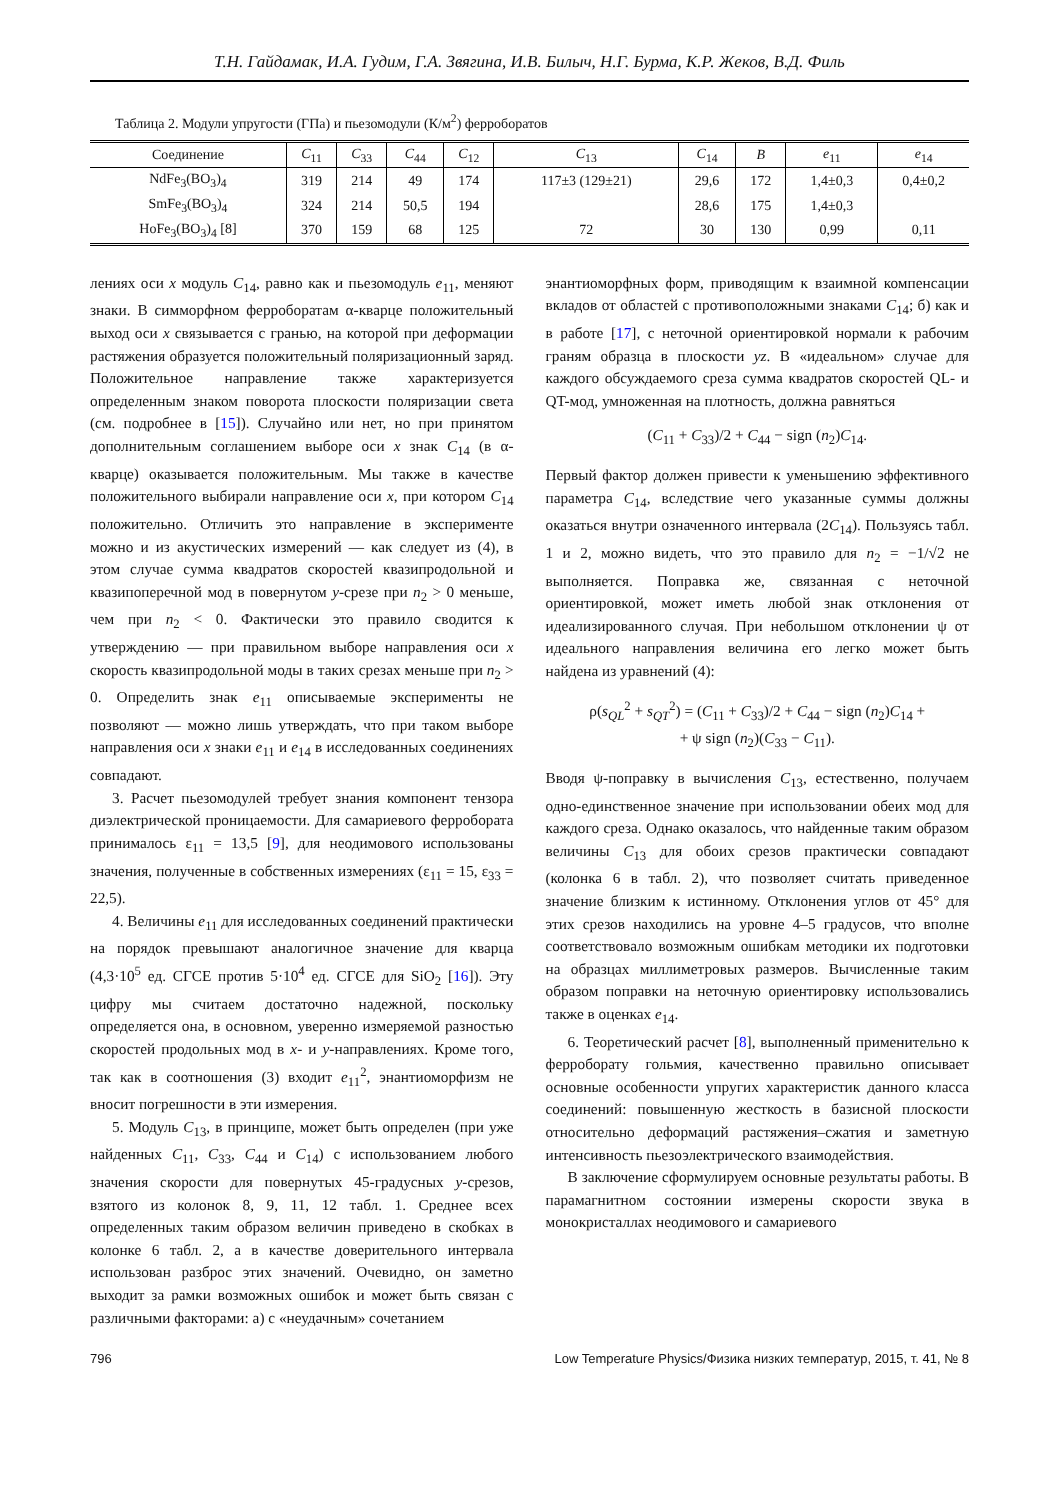Т.Н. Гайдамак, И.А. Гудим, Г.А. Звягина, И.В. Билыч, Н.Г. Бурма, К.Р. Жеков, В.Д. Филь
Таблица 2. Модули упругости (ГПа) и пьезомодули (К/м<sup>2</sup>) ферроборатов
| Соединение | C<sub>11</sub> | C<sub>33</sub> | C<sub>44</sub> | C<sub>12</sub> | C<sub>13</sub> | C<sub>14</sub> | B | e<sub>11</sub> | e<sub>14</sub> |
| --- | --- | --- | --- | --- | --- | --- | --- | --- | --- |
| NdFe<sub>3</sub>(BO<sub>3</sub>)<sub>4</sub> | 319 | 214 | 49 | 174 | 117±3 (129±21) | 29,6 | 172 | 1,4±0,3 | 0,4±0,2 |
| SmFe<sub>3</sub>(BO<sub>3</sub>)<sub>4</sub> | 324 | 214 | 50,5 | 194 | | 28,6 | 175 | 1,4±0,3 | |
| HoFe<sub>3</sub>(BO<sub>3</sub>)<sub>4</sub> [8] | 370 | 159 | 68 | 125 | 72 | 30 | 130 | 0,99 | 0,11 |
лениях оси x модуль C<sub>14</sub>, равно как и пьезомодуль e<sub>11</sub>, меняют знаки. В симморфном ферроборатам α-кварце положительный выход оси x связывается с гранью, на которой при деформации растяжения образуется положительный поляризационный заряд. Положительное направление также характеризуется определенным знаком поворота плоскости поляризации света (см. подробнее в [15]). Случайно или нет, но при принятом дополнительным соглашением выборе оси x знак C<sub>14</sub> (в α-кварце) оказывается положительным. Мы также в качестве положительного выбирали направление оси x, при котором C<sub>14</sub> положительно. Отличить это направление в эксперименте можно и из акустических измерений — как следует из (4), в этом случае сумма квадратов скоростей квазипродольной и квазипоперечной мод в повернутом y-срезе при n<sub>2</sub> > 0 меньше, чем при n<sub>2</sub> < 0. Фактически это правило сводится к утверждению — при правильном выборе направления оси x скорость квазипродольной моды в таких срезах меньше при n<sub>2</sub> > 0. Определить знак e<sub>11</sub> описываемые эксперименты не позволяют — можно лишь утверждать, что при таком выборе направления оси x знаки e<sub>11</sub> и e<sub>14</sub> в исследованных соединениях совпадают.
3. Расчет пьезомодулей требует знания компонент тензора диэлектрической проницаемости. Для самариевого ферробората принималось ε<sub>11</sub> = 13,5 [9], для неодимового использованы значения, полученные в собственных измерениях (ε<sub>11</sub> = 15, ε<sub>33</sub> = 22,5).
4. Величины e<sub>11</sub> для исследованных соединений практически на порядок превышают аналогичное значение для кварца (4,3·10<sup>5</sup> ед. СГСЕ против 5·10<sup>4</sup> ед. СГСЕ для SiO<sub>2</sub> [16]). Эту цифру мы считаем достаточно надежной, поскольку определяется она, в основном, уверенно измеряемой разностью скоростей продольных мод в x- и y-направлениях. Кроме того, так как в соотношения (3) входит e<sub>11</sub><sup>2</sup>, энантиоморфизм не вносит погрешности в эти измерения.
5. Модуль C<sub>13</sub>, в принципе, может быть определен (при уже найденных C<sub>11</sub>, C<sub>33</sub>, C<sub>44</sub> и C<sub>14</sub>) с использованием любого значения скорости для повернутых 45-градусных y-срезов, взятого из колонок 8, 9, 11, 12 табл. 1. Среднее всех определенных таким образом величин приведено в скобках в колонке 6 табл. 2, а в качестве доверительного интервала использован разброс этих значений. Очевидно, он заметно выходит за рамки возможных ошибок и может быть связан с различными факторами: а) с «неудачным» сочетанием
энантиоморфных форм, приводящим к взаимной компенсации вкладов от областей с противоположными знаками C<sub>14</sub>; б) как и в работе [17], с неточной ориентировкой нормали к рабочим граням образца в плоскости yz. В «идеальном» случае для каждого обсуждаемого среза сумма квадратов скоростей QL- и QT-мод, умноженная на плотность, должна равняться
(C<sub>11</sub> + C<sub>33</sub>)/2 + C<sub>44</sub> − sign (n<sub>2</sub>)C<sub>14</sub>.
Первый фактор должен привести к уменьшению эффективного параметра C<sub>14</sub>, вследствие чего указанные суммы должны оказаться внутри означенного интервала (2C<sub>14</sub>). Пользуясь табл. 1 и 2, можно видеть, что это правило для n<sub>2</sub> = −1/√2 не выполняется. Поправка же, связанная с неточной ориентировкой, может иметь любой знак отклонения от идеализированного случая. При небольшом отклонении ψ от идеального направления величина его легко может быть найдена из уравнений (4):
ρ(s<sub>QL</sub><sup>2</sup> + s<sub>QT</sub><sup>2</sup>) = (C<sub>11</sub> + C<sub>33</sub>)/2 + C<sub>44</sub> − sign (n<sub>2</sub>)C<sub>14</sub> +
+ ψ sign (n<sub>2</sub>)(C<sub>33</sub> − C<sub>11</sub>).
Вводя ψ-поправку в вычисления C<sub>13</sub>, естественно, получаем одно-единственное значение при использовании обеих мод для каждого среза. Однако оказалось, что найденные таким образом величины C<sub>13</sub> для обоих срезов практически совпадают (колонка 6 в табл. 2), что позволяет считать приведенное значение близким к истинному. Отклонения углов от 45° для этих срезов находились на уровне 4–5 градусов, что вполне соответствовало возможным ошибкам методики их подготовки на образцах миллиметровых размеров. Вычисленные таким образом поправки на неточную ориентировку использовались также в оценках e<sub>14</sub>.
6. Теоретический расчет [8], выполненный применительно к ферроборату гольмия, качественно правильно описывает основные особенности упругих характеристик данного класса соединений: повышенную жесткость в базисной плоскости относительно деформаций растяжения–сжатия и заметную интенсивность пьезоэлектрического взаимодействия.
В заключение сформулируем основные результаты работы. В парамагнитном состоянии измерены скорости звука в монокристаллах неодимового и самариевого
796 Low Temperature Physics/Физика низких температур, 2015, т. 41, № 8